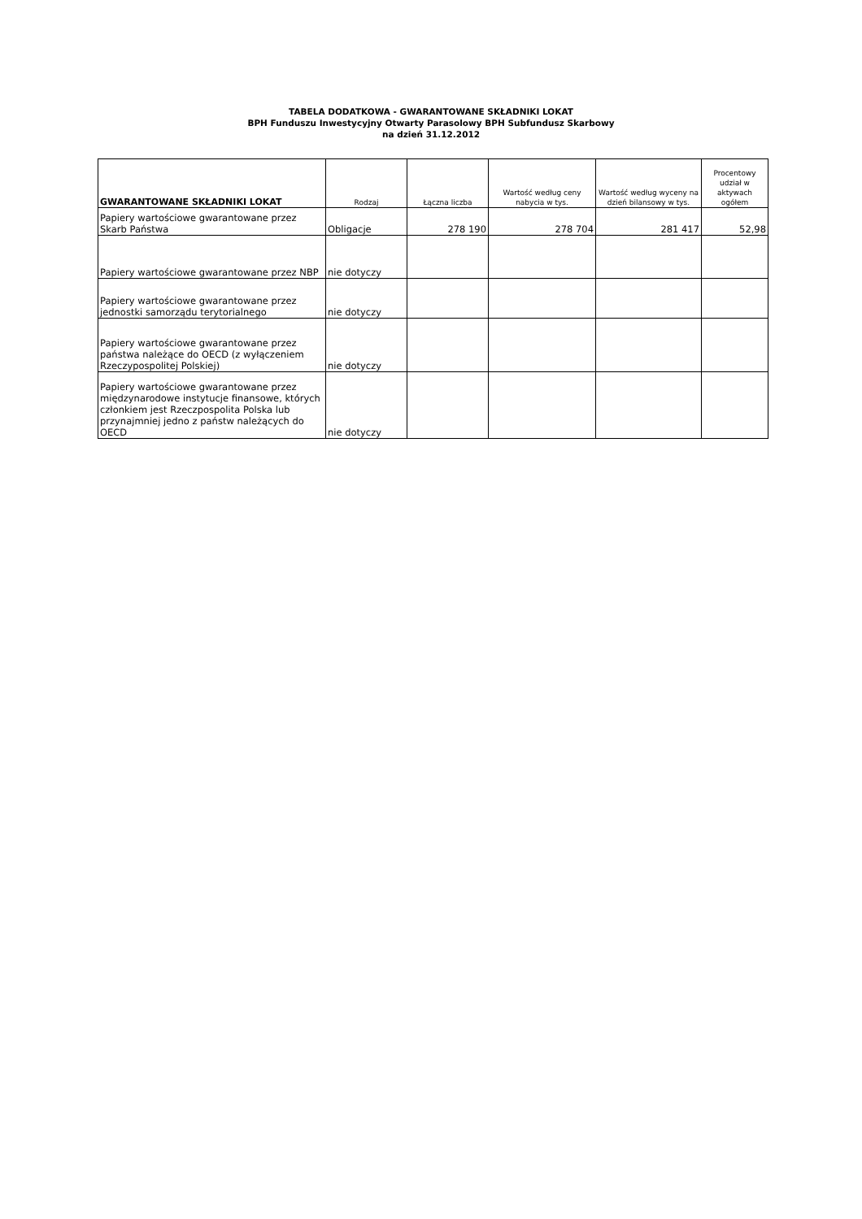TABELA DODATKOWA - GWARANTOWANE SKŁADNIKI LOKAT
BPH Funduszu Inwestycyjny Otwarty Parasolowy BPH Subfundusz Skarbowy
na dzień 31.12.2012
| GWARANTOWANE SKŁADNIKI LOKAT | Rodzaj | Łączna liczba | Wartość według ceny nabycia w tys. | Wartość według wyceny na dzień bilansowy w tys. | Procentowy udział w aktywach ogółem |
| --- | --- | --- | --- | --- | --- |
| Papiery wartościowe gwarantowane przez Skarb Państwa | Obligacje | 278 190 | 278 704 | 281 417 | 52,98 |
| Papiery wartościowe gwarantowane przez NBP | nie dotyczy | | | | |
| Papiery wartościowe gwarantowane przez jednostki samorządu terytorialnego | nie dotyczy | | | | |
| Papiery wartościowe gwarantowane przez państwa należące do OECD (z wyłączeniem Rzeczypospolitej Polskiej) | nie dotyczy | | | | |
| Papiery wartościowe gwarantowane przez międzynarodowe instytucje finansowe, których członkiem jest Rzeczpospolita Polska lub przynajmniej jedno z państw należących do OECD | nie dotyczy | | | | |